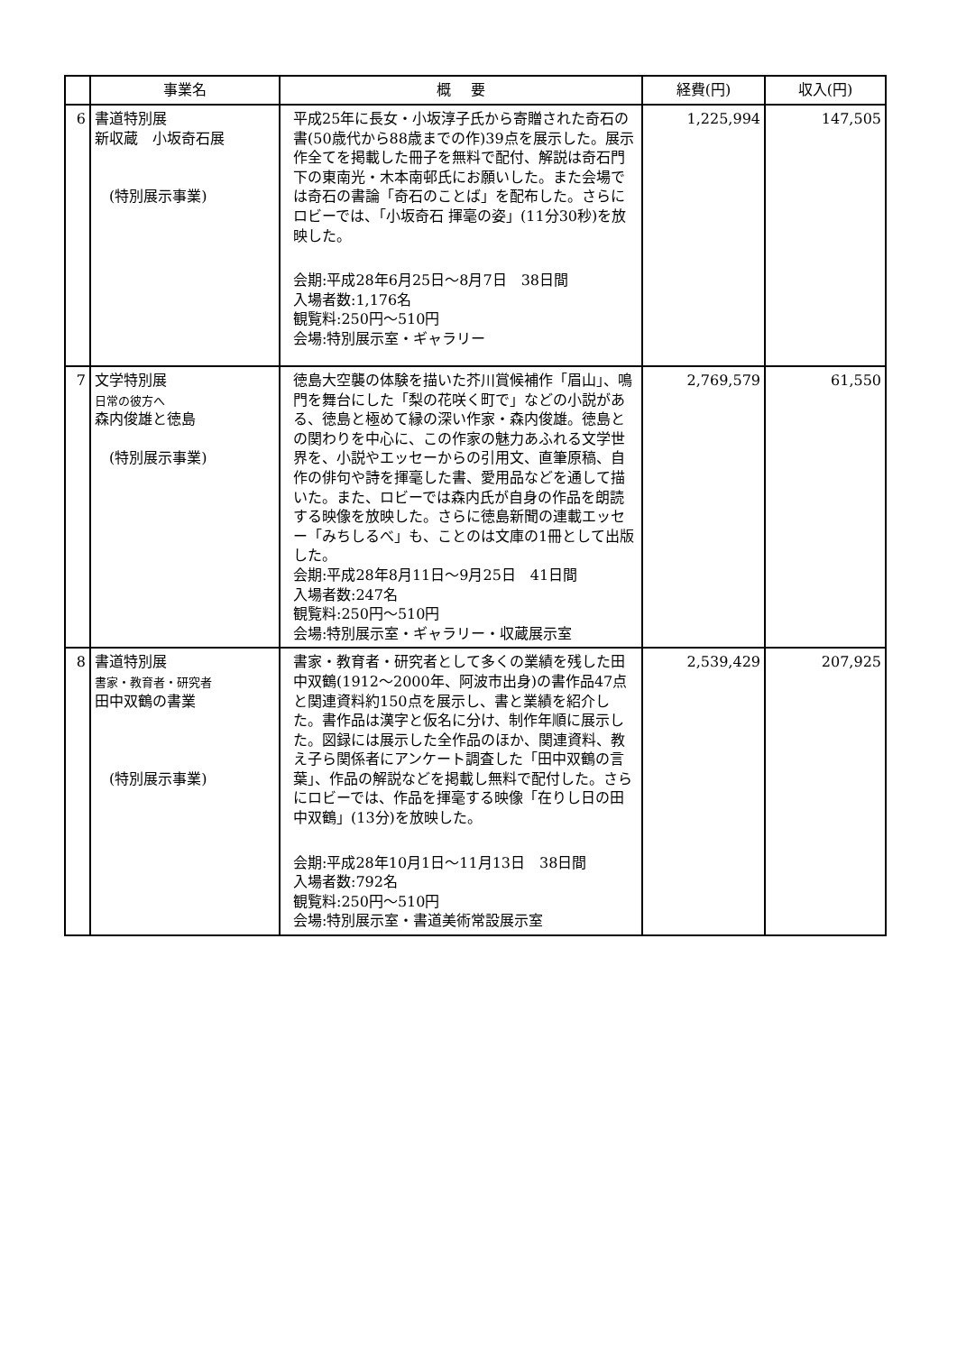| | 事業名 | 概 要 | 経費(円) | 収入(円) |
| --- | --- | --- | --- | --- |
| 6 | 書道特別展 新収蔵 小坂奇石展 (特別展示事業) | 平成25年に長女・小坂淳子氏から寄贈された奇石の書(50歳代から88歳までの作)39点を展示した。展示作全てを掲載した冊子を無料で配付、解説は奇石門下の東南光・木本南邨氏にお願いした。また会場では奇石の書論「奇石のことば」を配布した。さらにロビーでは、「小坂奇石 揮毫の姿」(11分30秒)を放映した。 会期:平成28年6月25日～8月7日 38日間 入場者数:1,176名 観覧料:250円～510円 会場:特別展示室・ギャラリー | 1,225,994 | 147,505 |
| 7 | 文学特別展 日常の彼方へ 森内俊雄と徳島 (特別展示事業) | 徳島大空襲の体験を描いた芥川賞候補作「眉山」、鳴門を舞台にした「梨の花咲く町で」などの小説がある、徳島と極めて縁の深い作家・森内俊雄。徳島との関わりを中心に、この作家の魅力あふれる文学世界を、小説やエッセーからの引用文、直筆原稿、自作の俳句や詩を揮毫した書、愛用品などを通して描いた。また、ロビーでは森内氏が自身の作品を朗読する映像を放映した。さらに徳島新聞の連載エッセー「みちしるべ」も、ことのは文庫の1冊として出版した。 会期:平成28年8月11日～9月25日 41日間 入場者数:247名 観覧料:250円～510円 会場:特別展示室・ギャラリー・収蔵展示室 | 2,769,579 | 61,550 |
| 8 | 書道特別展 書家・教育者・研究者 田中双鶴の書業 (特別展示事業) | 書家・教育者・研究者として多くの業績を残した田中双鶴(1912～2000年、阿波市出身)の書作品47点と関連資料約150点を展示し、書と業績を紹介した。書作品は漢字と仮名に分け、制作年順に展示した。図録には展示した全作品のほか、関連資料、教え子ら関係者にアンケート調査した「田中双鶴の言葉」、作品の解説などを掲載し無料で配付した。さらにロビーでは、作品を揮毫する映像「在りし日の田中双鶴」(13分)を放映した。 会期:平成28年10月1日～11月13日 38日間 入場者数:792名 観覧料:250円～510円 会場:特別展示室・書道美術常設展示室 | 2,539,429 | 207,925 |